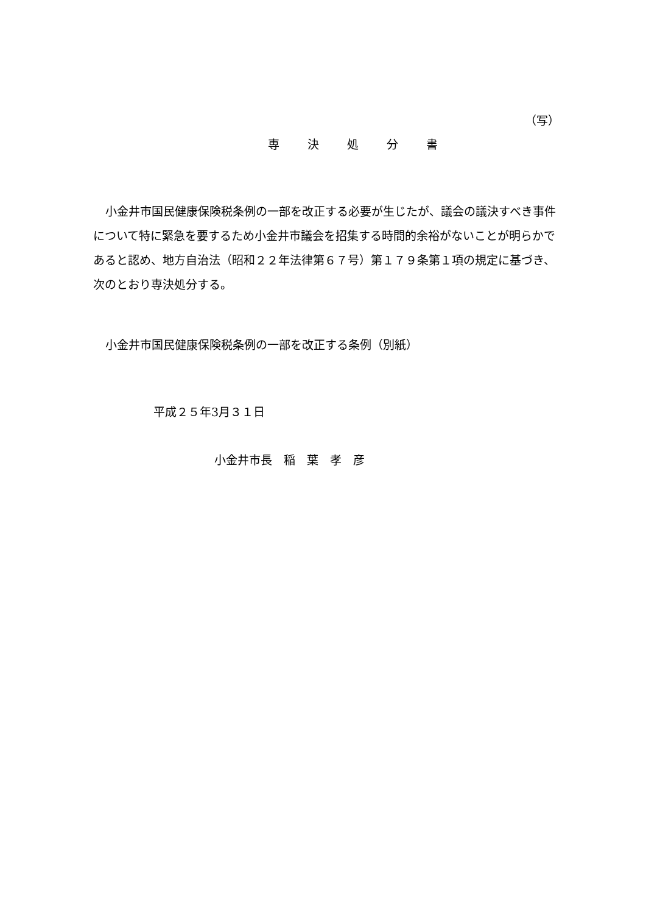（写）
専 決 処 分 書
小金井市国民健康保険税条例の一部を改正する必要が生じたが、議会の議決すべき事件について特に緊急を要するため小金井市議会を招集する時間的余裕がないことが明らかであると認め、地方自治法（昭和２２年法律第６７号）第１７９条第１項の規定に基づき、次のとおり専決処分する。
小金井市国民健康保険税条例の一部を改正する条例（別紙）
平成２５年3月３１日
小金井市長　稲　葉　孝　彦